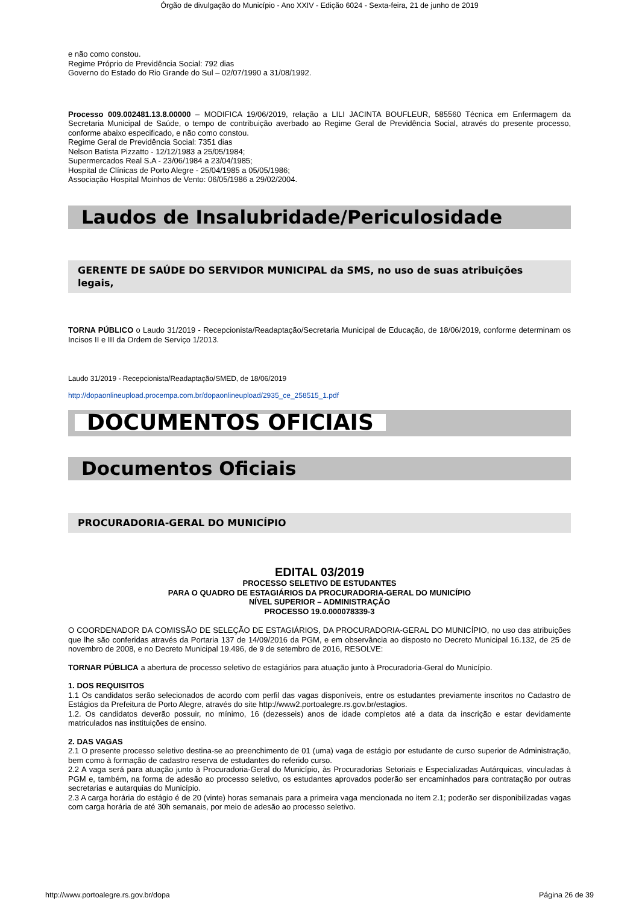Órgão de divulgação do Município - Ano XXIV - Edição 6024 - Sexta-feira, 21 de junho de 2019
e não como constou.
Regime Próprio de Previdência Social: 792 dias
Governo do Estado do Rio Grande do Sul – 02/07/1990 a 31/08/1992.
Processo 009.002481.13.8.00000 – MODIFICA 19/06/2019, relação a LILI JACINTA BOUFLEUR, 585560 Técnica em Enfermagem da Secretaria Municipal de Saúde, o tempo de contribuição averbado ao Regime Geral de Previdência Social, através do presente processo, conforme abaixo especificado, e não como constou.
Regime Geral de Previdência Social: 7351 dias
Nelson Batista Pizzatto - 12/12/1983 a 25/05/1984;
Supermercados Real S.A - 23/06/1984 a 23/04/1985;
Hospital de Clínicas de Porto Alegre - 25/04/1985 a 05/05/1986;
Associação Hospital Moinhos de Vento: 06/05/1986 a 29/02/2004.
Laudos de Insalubridade/Periculosidade
GERENTE DE SAÚDE DO SERVIDOR MUNICIPAL da SMS, no uso de suas atribuições legais,
TORNA PÚBLICO o Laudo 31/2019 - Recepcionista/Readaptação/Secretaria Municipal de Educação, de 18/06/2019, conforme determinam os Incisos II e III da Ordem de Serviço 1/2013.
Laudo 31/2019 - Recepcionista/Readaptação/SMED, de 18/06/2019
http://dopaonlineupload.procempa.com.br/dopaonlineupload/2935_ce_258515_1.pdf
DOCUMENTOS OFICIAIS
Documentos Oficiais
PROCURADORIA-GERAL DO MUNICÍPIO
EDITAL 03/2019
PROCESSO SELETIVO DE ESTUDANTES
PARA O QUADRO DE ESTAGIÁRIOS DA PROCURADORIA-GERAL DO MUNICÍPIO
NÍVEL SUPERIOR – ADMINISTRAÇÃO
PROCESSO 19.0.000078339-3
O COORDENADOR DA COMISSÃO DE SELEÇÃO DE ESTAGIÁRIOS, DA PROCURADORIA-GERAL DO MUNICÍPIO, no uso das atribuições que lhe são conferidas através da Portaria 137 de 14/09/2016 da PGM, e em observância ao disposto no Decreto Municipal 16.132, de 25 de novembro de 2008, e no Decreto Municipal 19.496, de 9 de setembro de 2016, RESOLVE:
TORNAR PÚBLICA a abertura de processo seletivo de estagiários para atuação junto à Procuradoria-Geral do Município.
1. DOS REQUISITOS
1.1 Os candidatos serão selecionados de acordo com perfil das vagas disponíveis, entre os estudantes previamente inscritos no Cadastro de Estágios da Prefeitura de Porto Alegre, através do site http://www2.portoalegre.rs.gov.br/estagios.
1.2. Os candidatos deverão possuir, no mínimo, 16 (dezesseis) anos de idade completos até a data da inscrição e estar devidamente matriculados nas instituições de ensino.
2. DAS VAGAS
2.1 O presente processo seletivo destina-se ao preenchimento de 01 (uma) vaga de estágio por estudante de curso superior de Administração, bem como à formação de cadastro reserva de estudantes do referido curso.
2.2 A vaga será para atuação junto à Procuradoria-Geral do Município, às Procuradorias Setoriais e Especializadas Autárquicas, vinculadas à PGM e, também, na forma de adesão ao processo seletivo, os estudantes aprovados poderão ser encaminhados para contratação por outras secretarias e autarquias do Município.
2.3 A carga horária do estágio é de 20 (vinte) horas semanais para a primeira vaga mencionada no item 2.1; poderão ser disponibilizadas vagas com carga horária de até 30h semanais, por meio de adesão ao processo seletivo.
http://www.portoalegre.rs.gov.br/dopa Página 26 de 39